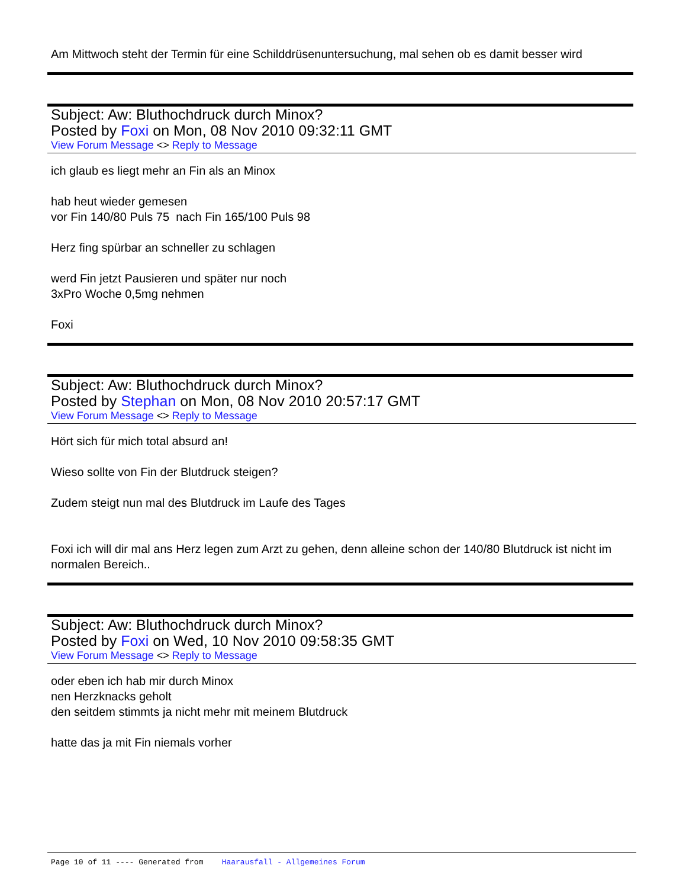Am Mittwoch steht der Termin für eine Schilddrüsenuntersuchung, mal sehen ob es damit besser wird
Subject: Aw: Bluthochdruck durch Minox?
Posted by Foxi on Mon, 08 Nov 2010 09:32:11 GMT
View Forum Message <> Reply to Message
ich glaub es liegt mehr an Fin als an Minox
hab heut wieder gemesen
vor Fin 140/80 Puls 75 nach Fin 165/100 Puls 98
Herz fing spürbar an schneller zu schlagen
werd Fin jetzt Pausieren und später nur noch
3xPro Woche 0,5mg nehmen
Foxi
Subject: Aw: Bluthochdruck durch Minox?
Posted by Stephan on Mon, 08 Nov 2010 20:57:17 GMT
View Forum Message <> Reply to Message
Hört sich für mich total absurd an!
Wieso sollte von Fin der Blutdruck steigen?
Zudem steigt nun mal des Blutdruck im Laufe des Tages
Foxi ich will dir mal ans Herz legen zum Arzt zu gehen, denn alleine schon der 140/80 Blutdruck ist nicht im normalen Bereich..
Subject: Aw: Bluthochdruck durch Minox?
Posted by Foxi on Wed, 10 Nov 2010 09:58:35 GMT
View Forum Message <> Reply to Message
oder eben ich hab mir durch Minox
nen Herzknacks geholt
den seitdem stimmts ja nicht mehr mit meinem Blutdruck
hatte das ja mit Fin niemals vorher
Page 10 of 11 ---- Generated from Haarausfall - Allgemeines Forum